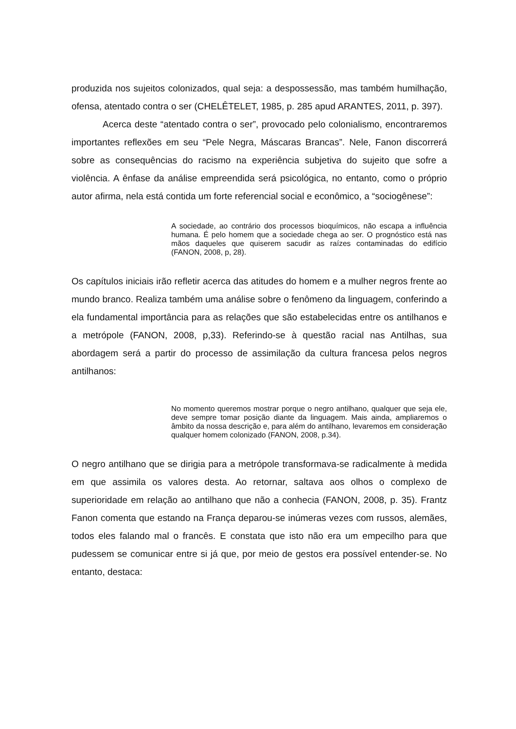produzida nos sujeitos colonizados, qual seja: a despossessão, mas também humilhação, ofensa, atentado contra o ser (CHELÊTELET, 1985, p. 285 apud ARANTES, 2011, p. 397).
Acerca deste “atentado contra o ser”, provocado pelo colonialismo, encontraremos importantes reflexões em seu “Pele Negra, Máscaras Brancas”. Nele, Fanon discorrerá sobre as consequências do racismo na experiência subjetiva do sujeito que sofre a violência. A ênfase da análise empreendida será psicológica, no entanto, como o próprio autor afirma, nela está contida um forte referencial social e econômico, a “sociogênese”:
A sociedade, ao contrário dos processos bioquímicos, não escapa a influência humana. É pelo homem que a sociedade chega ao ser. O prognóstico está nas mãos daqueles que quiserem sacudir as raízes contaminadas do edifício (FANON, 2008, p, 28).
Os capítulos iniciais irão refletir acerca das atitudes do homem e a mulher negros frente ao mundo branco. Realiza também uma análise sobre o fenômeno da linguagem, conferindo a ela fundamental importância para as relações que são estabelecidas entre os antilhanos e a metrópole (FANON, 2008, p,33). Referindo-se à questão racial nas Antilhas, sua abordagem será a partir do processo de assimilação da cultura francesa pelos negros antilhanos:
No momento queremos mostrar porque o negro antilhano, qualquer que seja ele, deve sempre tomar posição diante da linguagem. Mais ainda, ampliaremos o âmbito da nossa descrição e, para além do antilhano, levaremos em consideração qualquer homem colonizado (FANON, 2008, p.34).
O negro antilhano que se dirigia para a metrópole transformava-se radicalmente à medida em que assimila os valores desta. Ao retornar, saltava aos olhos o complexo de superioridade em relação ao antilhano que não a conhecia (FANON, 2008, p. 35). Frantz Fanon comenta que estando na França deparou-se inúmeras vezes com russos, alemães, todos eles falando mal o francês. E constata que isto não era um empecilho para que pudessem se comunicar entre si já que, por meio de gestos era possível entender-se. No entanto, destaca: